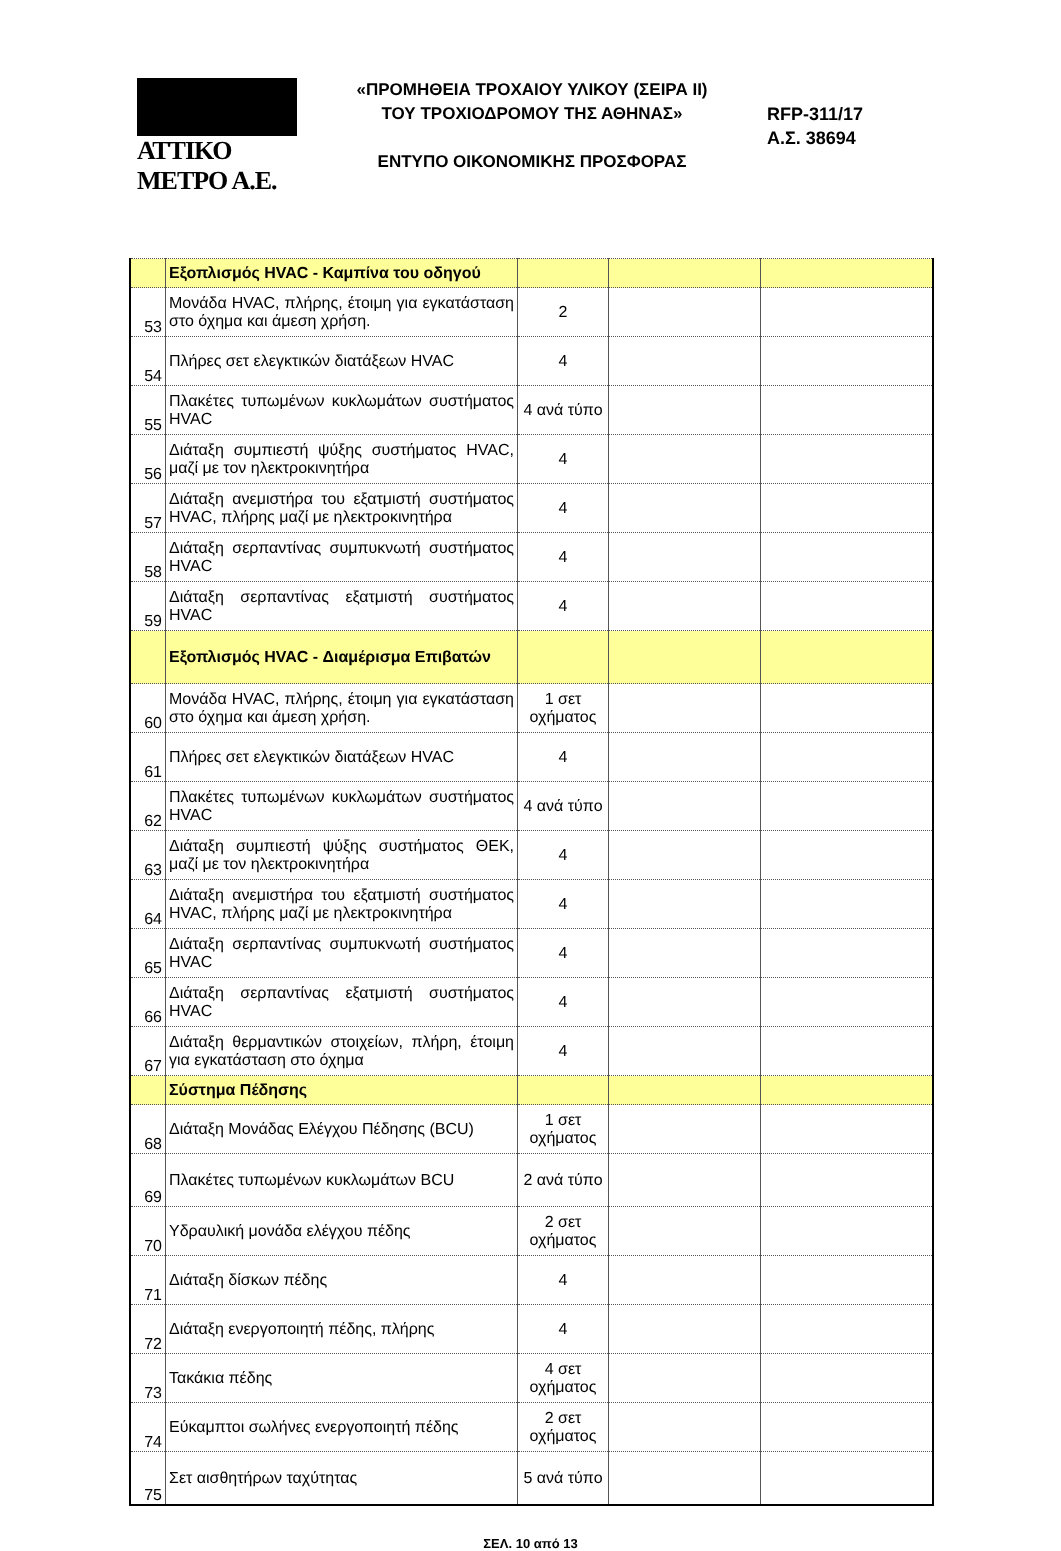ΑΤΤΙΚΟ ΜΕΤΡΟ Α.Ε.
«ΠΡΟΜΗΘΕΙΑ ΤΡΟΧΑΙΟΥ ΥΛΙΚΟΥ (ΣΕΙΡΑ ΙΙ)
ΤΟΥ ΤΡΟΧΙΟΔΡΟΜΟΥ ΤΗΣ ΑΘΗΝΑΣ»
ΕΝΤΥΠΟ ΟΙΚΟΝΟΜΙΚΗΣ ΠΡΟΣΦΟΡΑΣ
RFP-311/17
Α.Σ. 38694
| | Εξοπλισμός HVAC - Καμπίνα του οδηγού | | | |
| 53 | Μονάδα HVAC, πλήρης, έτοιμη για εγκατάσταση στο όχημα και άμεση χρήση. | 2 | | |
| 54 | Πλήρες σετ ελεγκτικών διατάξεων HVAC | 4 | | |
| 55 | Πλακέτες τυπωμένων κυκλωμάτων συστήματος HVAC | 4 ανά τύπο | | |
| 56 | Διάταξη συμπιεστή ψύξης συστήματος HVAC, μαζί με τον ηλεκτροκινητήρα | 4 | | |
| 57 | Διάταξη ανεμιστήρα του εξατμιστή συστήματος HVAC, πλήρης μαζί με ηλεκτροκινητήρα | 4 | | |
| 58 | Διάταξη σερπαντίνας συμπυκνωτή συστήματος HVAC | 4 | | |
| 59 | Διάταξη σερπαντίνας εξατμιστή συστήματος HVAC | 4 | | |
| | Εξοπλισμός HVAC - Διαμέρισμα Επιβατών | | | |
| 60 | Μονάδα HVAC, πλήρης, έτοιμη για εγκατάσταση στο όχημα και άμεση χρήση. | 1 σετ οχήματος | | |
| 61 | Πλήρες σετ ελεγκτικών διατάξεων HVAC | 4 | | |
| 62 | Πλακέτες τυπωμένων κυκλωμάτων συστήματος HVAC | 4 ανά τύπο | | |
| 63 | Διάταξη συμπιεστή ψύξης συστήματος ΘΕΚ, μαζί με τον ηλεκτροκινητήρα | 4 | | |
| 64 | Διάταξη ανεμιστήρα του εξατμιστή συστήματος HVAC, πλήρης μαζί με ηλεκτροκινητήρα | 4 | | |
| 65 | Διάταξη σερπαντίνας συμπυκνωτή συστήματος HVAC | 4 | | |
| 66 | Διάταξη σερπαντίνας εξατμιστή συστήματος HVAC | 4 | | |
| 67 | Διάταξη θερμαντικών στοιχείων, πλήρη, έτοιμη για εγκατάσταση στο όχημα | 4 | | |
| | Σύστημα Πέδησης | | | |
| 68 | Διάταξη Μονάδας Ελέγχου Πέδησης (BCU) | 1 σετ οχήματος | | |
| 69 | Πλακέτες τυπωμένων κυκλωμάτων BCU | 2 ανά τύπο | | |
| 70 | Υδραυλική μονάδα ελέγχου πέδης | 2 σετ οχήματος | | |
| 71 | Διάταξη δίσκων πέδης | 4 | | |
| 72 | Διάταξη ενεργοποιητή πέδης, πλήρης | 4 | | |
| 73 | Τακάκια πέδης | 4 σετ οχήματος | | |
| 74 | Εύκαμπτοι σωλήνες ενεργοποιητή πέδης | 2 σετ οχήματος | | |
| 75 | Σετ αισθητήρων ταχύτητας | 5 ανά τύπο | | |
ΣΕΛ. 10 από 13